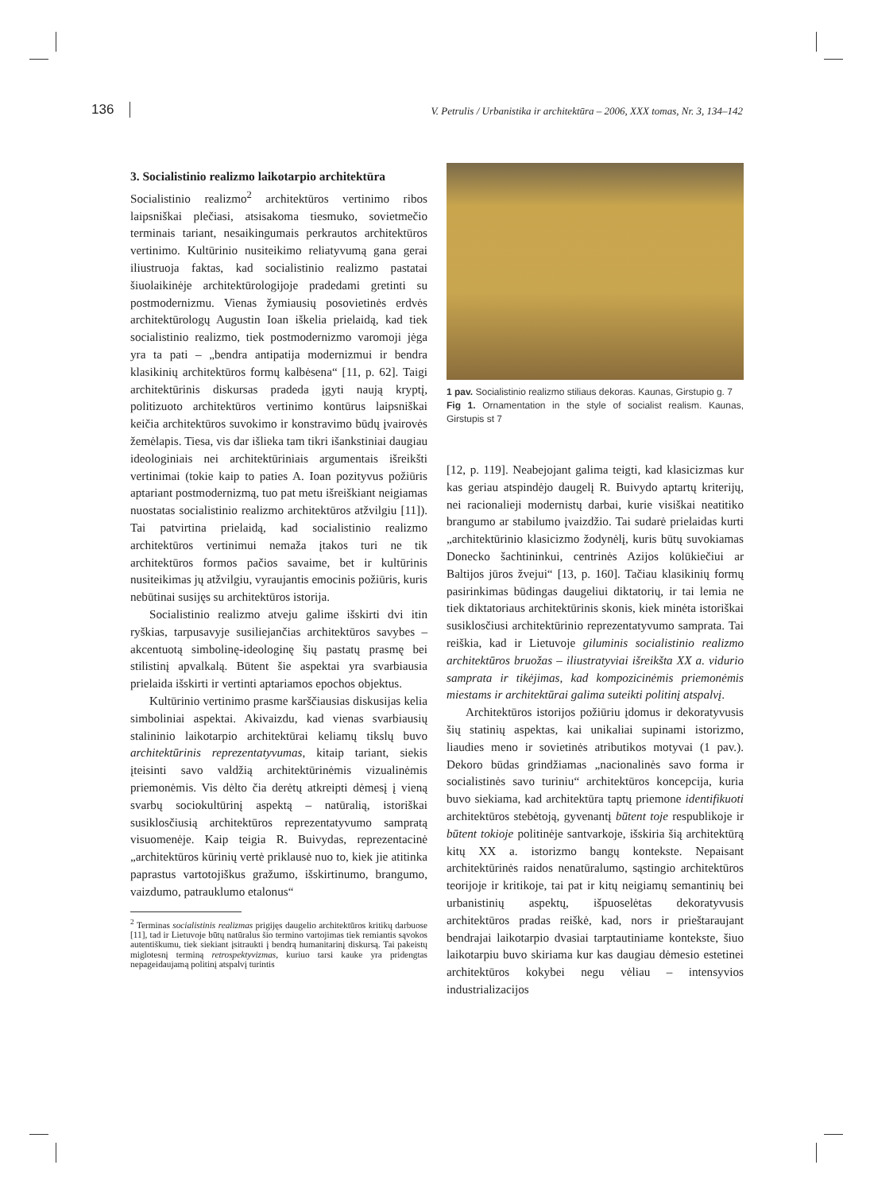136 V. Petrulis / Urbanistika ir architektūra – 2006, XXX tomas, Nr. 3, 134–142
3. Socialistinio realizmo laikotarpio architektūra
Socialistinio realizmo<sup>2</sup> architektūros vertinimo ribos laipsniškai plečiasi, atsisakoma tiesmuko, sovietmečio terminais tariant, nesaikingumais perkrautos architektūros vertinimo. Kultūrinio nusiteikimo reliatyvumą gana gerai iliustruoja faktas, kad socialistinio realizmo pastatai šiuolaikinėje architektūrologijoje pradedami gretinti su postmodernizmu. Vienas žymiausių posovietinės erdvės architektūrologų Augustin Ioan iškelia prielaidą, kad tiek socialistinio realizmo, tiek postmodernizmo varomoji jėga yra ta pati – „bendra antipatija modernizmui ir bendra klasikinių architektūros formų kalbėsena“ [11, p. 62]. Taigi architektūrinis diskursas pradeda įgyti naują kryptį, politizuoto architektūros vertinimo kontūrus laipsniškai keičia architektūros suvokimo ir konstravimo būdų įvairovės žemėlapis. Tiesa, vis dar išlieka tam tikri išankstiniai daugiau ideologiniais nei architektūriniais argumentais išreikšti vertinimai (tokie kaip to paties A. Ioan pozityvus požiūris aptariant postmodernizmą, tuo pat metu išreiškiant neigiamas nuostatas socialistinio realizmo architektūros atžvilgiu [11]). Tai patvirtina prielaidą, kad socialistinio realizmo architektūros vertinimui nemaža įtakos turi ne tik architektūros formos pačios savaime, bet ir kultūrinis nusiteikimas jų atžvilgiu, vyraujantis emocinis požiūris, kuris nebūtinai susijęs su architektūros istorija.
Socialistinio realizmo atveju galime išskirti dvi itin ryškias, tarpusavyje susiliejančias architektūros savybes – akcentuotą simbolinę-ideologinę šių pastatų prasmę bei stilistinį apvalkalą. Būtent šie aspektai yra svarbiausia prielaida išskirti ir vertinti aptariamos epochos objektus.
Kultūrinio vertinimo prasme karščiausias diskusijas kelia simboliniai aspektai. Akivaizdu, kad vienas svarbiausių stalininio laikotarpio architektūrai keliamų tikslų buvo architektūrinis reprezentatyvumas, kitaip tariant, siekis įteisinti savo valdžią architektūrinėmis vizualinėmis priemonėmis. Vis dėlto čia derėtų atkreipti dėmesį į vieną svarbų sociokultūrinį aspektą – natūralią, istoriškai susiklosčiusią architektūros reprezentatyvumo sampratą visuomenėje. Kaip teigia R. Buivydas, reprezentacinė „architektūros kūrinių vertė priklausė nuo to, kiek jie atitinka paprastus vartotojiškus gražumo, išskirtinumo, brangumo, vaizdumo, patrauklumo etalonus“
<sup>2</sup> Terminas socialistinis realizmas prigijęs daugelio architektūros kritikų darbuose [11], tad ir Lietuvoje būtų natūralus šio termino vartojimas tiek remiantis sąvokos autentiškumu, tiek siekiant įsitraukti į bendrą humanitarinį diskursą. Tai pakeistų miglotesnį terminą retrospektyvizmas, kuriuo tarsi kauke yra pridengtas nepageidaujamą politinį atspalvį turintis
1 pav. Socialistinio realizmo stiliaus dekoras. Kaunas, Girstupio g. 7
Fig 1. Ornamentation in the style of socialist realism. Kaunas, Girstupis st 7
[12, p. 119]. Neabejojant galima teigti, kad klasicizmas kur kas geriau atspindėjo daugelį R. Buivydo aptartų kriterijų, nei racionalieji modernistų darbai, kurie visiškai neatitiko brangumo ar stabilumo įvaizdžio. Tai sudarė prielaidas kurti „architektūrinio klasicizmo žodynėlį, kuris būtų suvokiamas Donecko šachtininkui, centrinės Azijos kolūkiečiui ar Baltijos jūros žvejui“ [13, p. 160]. Tačiau klasikinių formų pasirinkimas būdingas daugeliui diktatorių, ir tai lemia ne tiek diktatoriaus architektūrinis skonis, kiek minėta istoriškai susiklosčiusi architektūrinio reprezentatyvumo samprata. Tai reiškia, kad ir Lietuvoje giluminis socialistinio realizmo architektūros bruožas – iliustratyviai išreikšta XX a. vidurio samprata ir tikėjimas, kad kompozicinėmis priemonėmis miestams ir architektūrai galima suteikti politinį atspalvį.
Architektūros istorijos požiūriu įdomus ir dekoratyvusis šių statinių aspektas, kai unikaliai supinami istorizmo, liaudies meno ir sovietinės atributikos motyvai (1 pav.). Dekoro būdas grindžiamas „nacionalinės savo forma ir socialistinės savo turiniu“ architektūros koncepcija, kuria buvo siekiama, kad architektūra taptų priemone identifikuoti architektūros stebėtoją, gyvenantį būtent toje respublikoje ir būtent tokioje politinėje santvarkoje, išskiria šią architektūrą kitų XX a. istorizmo bangų kontekste. Nepaisant architektūrinės raidos nenatūralumo, sąstingio architektūros teorijoje ir kritikoje, tai pat ir kitų neigiamų semantinių bei urbanistinių aspektų, išpuoselėtas dekoratyvusis architektūros pradas reiškė, kad, nors ir prieštaraujant bendrajai laikotarpio dvasiai tarptautiniame kontekste, šiuo laikotarpiu buvo skiriama kur kas daugiau dėmesio estetinei architektūros kokybei negu vėliau – intensyvios industrializacijos